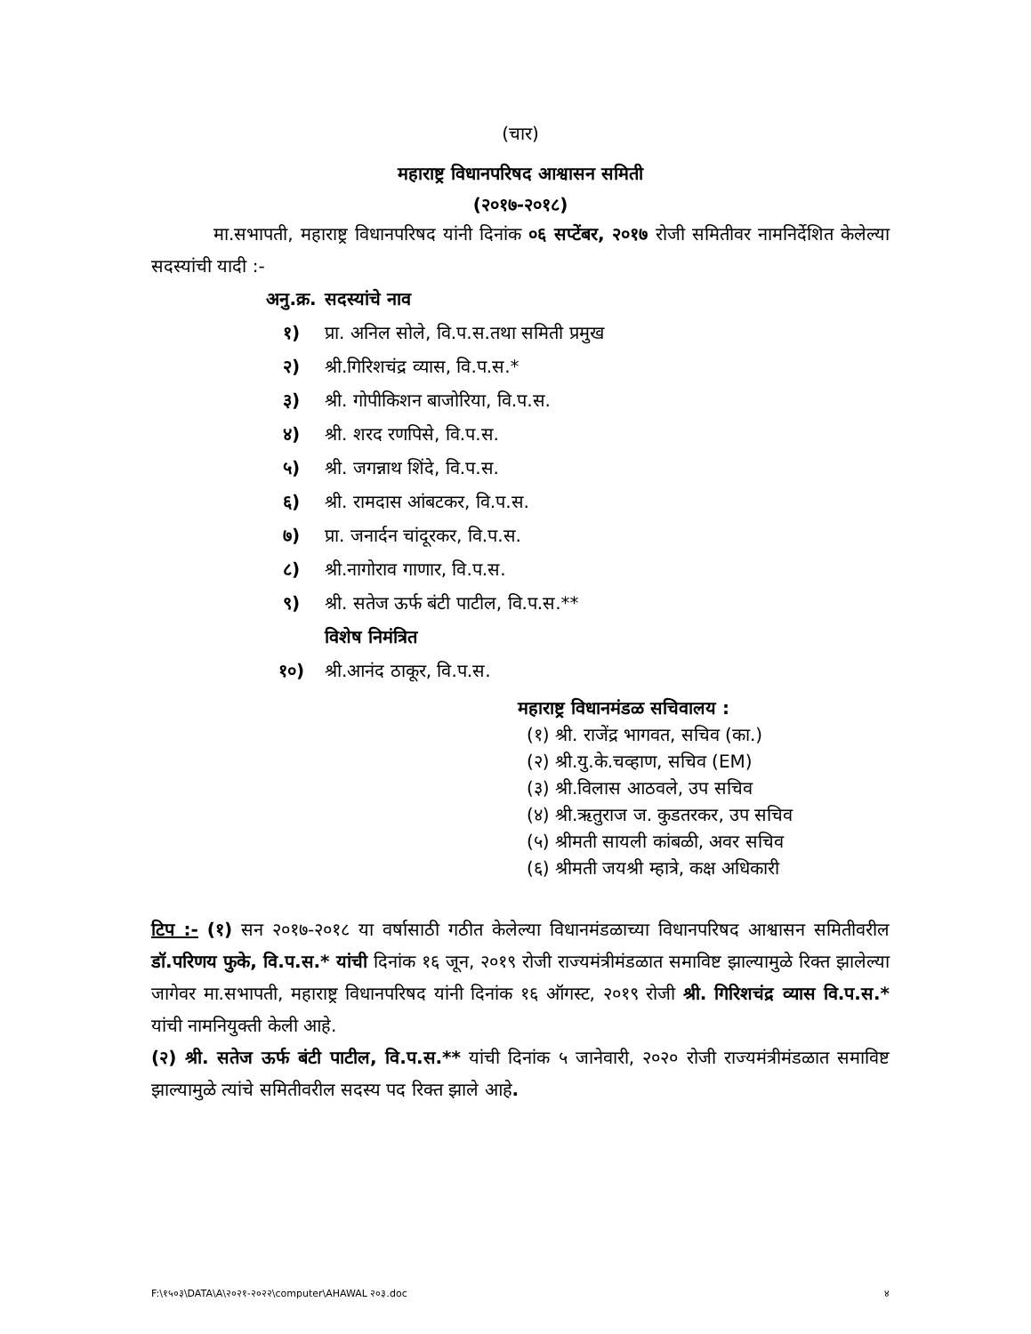(चार)
महाराष्ट्र विधानपरिषद आश्वासन समिती
(२०१७-२०१८)
मा.सभापती, महाराष्ट्र विधानपरिषद यांनी दिनांक ०६ सप्टेंबर, २०१७ रोजी समितीवर नामनिर्देशित केलेल्या सदस्यांची यादी :-
अनु.क्र. सदस्यांचे नाव
१) प्रा. अनिल सोले, वि.प.स.तथा समिती प्रमुख
२) श्री.गिरिशचंद्र व्यास, वि.प.स.*
३) श्री. गोपीकिशन बाजोरिया, वि.प.स.
४) श्री. शरद रणपिसे, वि.प.स.
५) श्री. जगन्नाथ शिंदे, वि.प.स.
६) श्री. रामदास आंबटकर, वि.प.स.
७) प्रा. जनार्दन चांदूरकर, वि.प.स.
८) श्री.नागोराव गाणार, वि.प.स.
९) श्री. सतेज ऊर्फ बंटी पाटील, वि.प.स.**
विशेष निमंत्रित
१०) श्री.आनंद ठाकूर, वि.प.स.
महाराष्ट्र विधानमंडळ सचिवालय :
(१) श्री. राजेंद्र भागवत, सचिव (का.)
(२) श्री.यु.के.चव्हाण, सचिव (EM)
(३) श्री.विलास आठवले, उप सचिव
(४) श्री.ऋतुराज ज. कुडतरकर, उप सचिव
(५) श्रीमती सायली कांबळी, अवर सचिव
(६) श्रीमती जयश्री म्हात्रे, कक्ष अधिकारी
टिप :- (१) सन २०१७-२०१८ या वर्षासाठी गठीत केलेल्या विधानमंडळाच्या विधानपरिषद आश्वासन समितीवरील डॉ.परिणय फुके, वि.प.स.* यांची दिनांक १६ जून, २०१९ रोजी राज्यमंत्रीमंडळात समाविष्ट झाल्यामुळे रिक्त झालेल्या जागेवर मा.सभापती, महाराष्ट्र विधानपरिषद यांनी दिनांक १६ ऑगस्ट, २०१९ रोजी श्री. गिरिशचंद्र व्यास वि.प.स.* यांची नामनियुक्ती केली आहे.
(२) श्री. सतेज ऊर्फ बंटी पाटील, वि.प.स.** यांची दिनांक ५ जानेवारी, २०२० रोजी राज्यमंत्रीमंडळात समाविष्ट झाल्यामुळे त्यांचे समितीवरील सदस्य पद रिक्त झाले आहे.
F:\१५०३\DATA\A\२०२१-२०२२\computer\AHAWAL २०३.doc ४